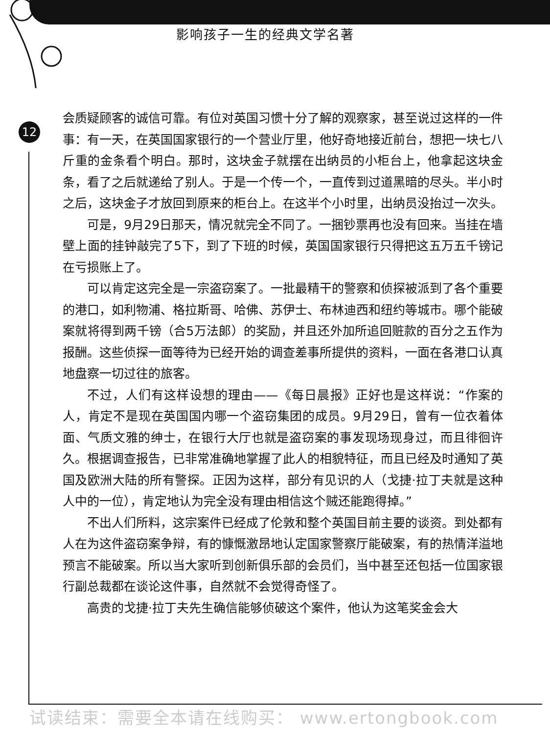影响孩子一生的经典文学名著
12
会质疑顾客的诚信可靠。有位对英国习惯十分了解的观察家，甚至说过这样的一件事：有一天，在英国国家银行的一个营业厅里，他好奇地接近前台，想把一块七八斤重的金条看个明白。那时，这块金子就摆在出纳员的小柜台上，他拿起这块金条，看了之后就递给了别人。于是一个传一个，一直传到过道黑暗的尽头。半小时之后，这块金子才放回到原来的柜台上。在这半个小时里，出纳员没抬过一次头。
可是，9月29日那天，情况就完全不同了。一捆钞票再也没有回来。当挂在墙壁上面的挂钟敲完了5下，到了下班的时候，英国国家银行只得把这五万五千镑记在亏损账上了。
可以肯定这完全是一宗盗窃案了。一批最精干的警察和侦探被派到了各个重要的港口，如利物浦、格拉斯哥、哈佛、苏伊士、布林迪西和纽约等城市。哪个能破案就将得到两千镑（合5万法郎）的奖励，并且还外加所追回赃款的百分之五作为报酬。这些侦探一面等待为已经开始的调查差事所提供的资料，一面在各港口认真地盘察一切过往的旅客。
不过，人们有这样设想的理由——《每日晨报》正好也是这样说：“作案的人，肯定不是现在英国国内哪一个盗窃集团的成员。9月29日，曾有一位衣着体面、气质文雅的绅士，在银行大厅也就是盗窃案的事发现场现身过，而且徘徊许久。根据调查报告，已非常准确地掌握了此人的相貌特征，而且已经及时通知了英国及欧洲大陆的所有警探。正因为这样，部分有见识的人（戈捷·拉丁夫就是这种人中的一位），肯定地认为完全没有理由相信这个贼还能跑得掉。”
不出人们所料，这宗案件已经成了伦敦和整个英国目前主要的谈资。到处都有人在为这件盗窃案争辩，有的慷慨激昂地认定国家警察厅能破案，有的热情洋溢地预言不能破案。所以当大家听到创新俱乐部的会员们，当中甚至还包括一位国家银行副总裁都在谈论这件事，自然就不会觉得奇怪了。
高贵的戈捷·拉丁夫先生确信能够侦破这个案件，他认为这笔奖金会大
试读结束：需要全本请在线购买： www.ertongbook.com